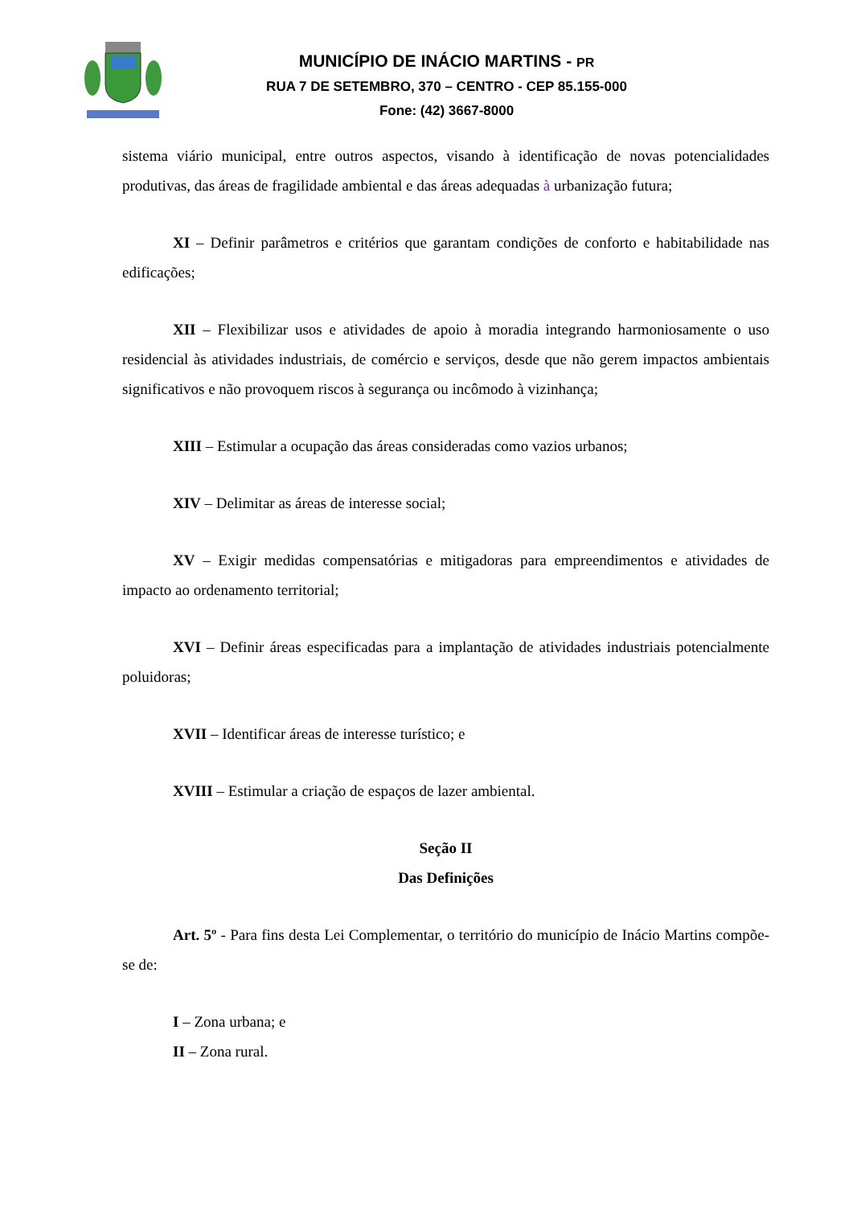MUNICÍPIO DE INÁCIO MARTINS - PR
RUA 7 DE SETEMBRO, 370 – CENTRO - CEP 85.155-000
Fone: (42) 3667-8000
sistema viário municipal, entre outros aspectos, visando à identificação de novas potencialidades produtivas, das áreas de fragilidade ambiental e das áreas adequadas à urbanização futura;
XI – Definir parâmetros e critérios que garantam condições de conforto e habitabilidade nas edificações;
XII – Flexibilizar usos e atividades de apoio à moradia integrando harmoniosamente o uso residencial às atividades industriais, de comércio e serviços, desde que não gerem impactos ambientais significativos e não provoquem riscos à segurança ou incômodo à vizinhança;
XIII – Estimular a ocupação das áreas consideradas como vazios urbanos;
XIV – Delimitar as áreas de interesse social;
XV – Exigir medidas compensatórias e mitigadoras para empreendimentos e atividades de impacto ao ordenamento territorial;
XVI – Definir áreas especificadas para a implantação de atividades industriais potencialmente poluidoras;
XVII – Identificar áreas de interesse turístico; e
XVIII – Estimular a criação de espaços de lazer ambiental.
Seção II
Das Definições
Art. 5º - Para fins desta Lei Complementar, o território do município de Inácio Martins compõe-se de:
I – Zona urbana; e
II – Zona rural.